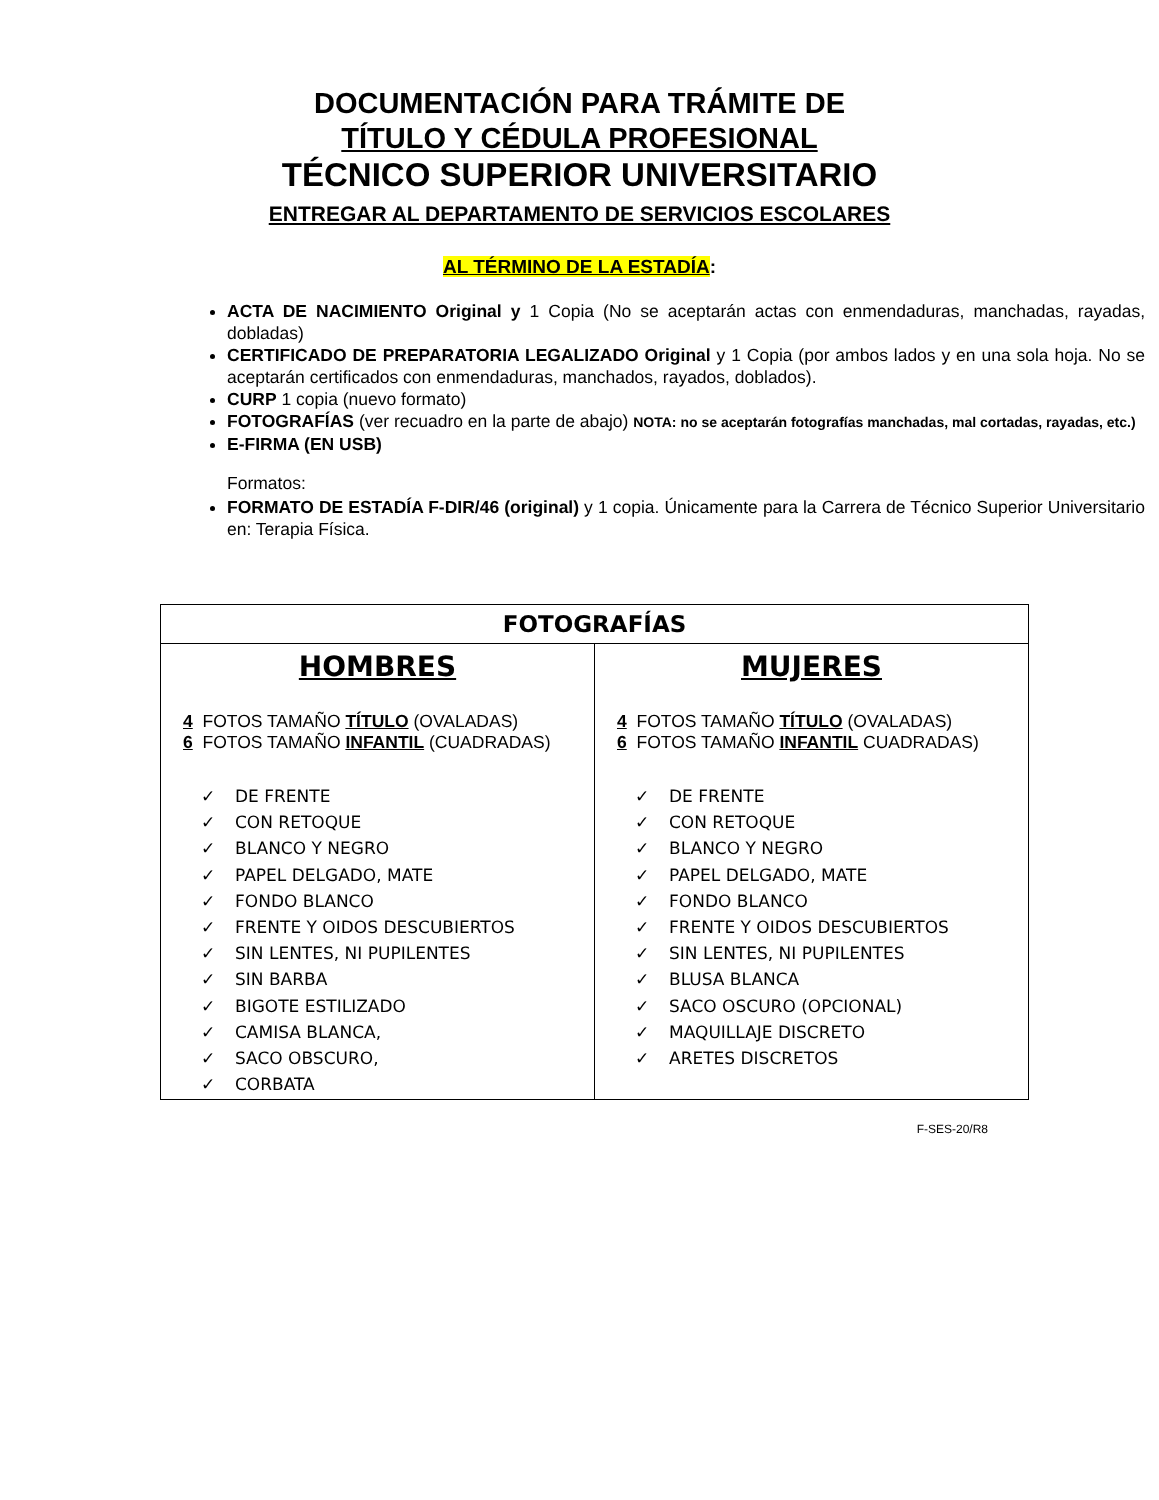DOCUMENTACIÓN PARA TRÁMITE DE
TÍTULO Y CÉDULA PROFESIONAL
TÉCNICO SUPERIOR UNIVERSITARIO
ENTREGAR AL DEPARTAMENTO DE SERVICIOS ESCOLARES
AL TÉRMINO DE LA ESTADÍA:
ACTA DE NACIMIENTO Original y 1 Copia (No se aceptarán actas con enmendaduras, manchadas, rayadas, dobladas)
CERTIFICADO DE PREPARATORIA LEGALIZADO Original y 1 Copia (por ambos lados y en una sola hoja. No se aceptarán certificados con enmendaduras, manchados, rayados, doblados).
CURP 1 copia (nuevo formato)
FOTOGRAFÍAS (ver recuadro en la parte de abajo) NOTA: no se aceptarán fotografías manchadas, mal cortadas, rayadas, etc.)
E-FIRMA (EN USB)
Formatos:
FORMATO DE ESTADÍA F-DIR/46 (original) y 1 copia. Únicamente para la Carrera de Técnico Superior Universitario en: Terapia Física.
| FOTOGRAFÍAS | |
| --- | --- |
| HOMBRES 4 FOTOS TAMAÑO TÍTULO (OVALADAS) 6 FOTOS TAMAÑO INFANTIL (CUADRADAS) ✓ DE FRENTE ✓ CON RETOQUE ✓ BLANCO Y NEGRO ✓ PAPEL DELGADO, MATE ✓ FONDO BLANCO ✓ FRENTE Y OIDOS DESCUBIERTOS ✓ SIN LENTES, NI PUPILENTES ✓ SIN BARBA ✓ BIGOTE ESTILIZADO ✓ CAMISA BLANCA, ✓ SACO OBSCURO, ✓ CORBATA | MUJERES 4 FOTOS TAMAÑO TÍTULO (OVALADAS) 6 FOTOS TAMAÑO INFANTIL CUADRADAS) ✓ DE FRENTE ✓ CON RETOQUE ✓ BLANCO Y NEGRO ✓ PAPEL DELGADO, MATE ✓ FONDO BLANCO ✓ FRENTE Y OIDOS DESCUBIERTOS ✓ SIN LENTES, NI PUPILENTES ✓ BLUSA BLANCA ✓ SACO OSCURO (OPCIONAL) ✓ MAQUILLAJE DISCRETO ✓ ARETES DISCRETOS |
F-SES-20/R8